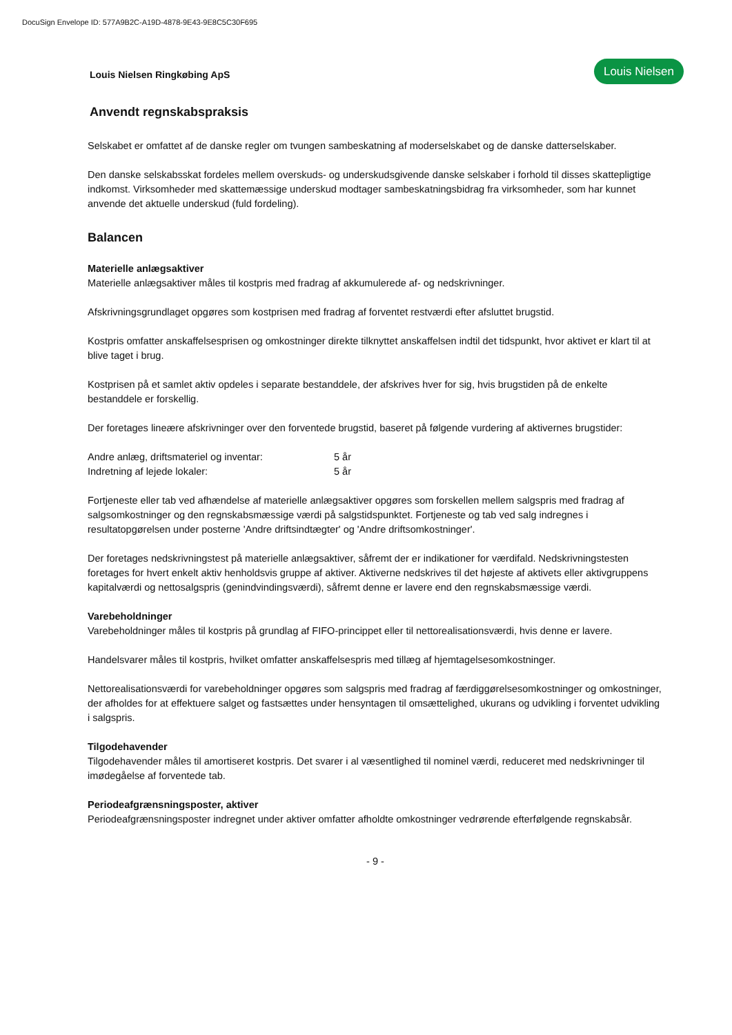DocuSign Envelope ID: 577A9B2C-A19D-4878-9E43-9E8C5C30F695
Louis Nielsen Ringkøbing ApS
Louis Nielsen
Anvendt regnskabspraksis
Selskabet er omfattet af de danske regler om tvungen sambeskatning af moderselskabet og de danske datterselskaber.
Den danske selskabsskat fordeles mellem overskuds- og underskudsgivende danske selskaber i forhold til disses skattepligtige indkomst. Virksomheder med skattemæssige underskud modtager sambeskatningsbidrag fra virksomheder, som har kunnet anvende det aktuelle underskud (fuld fordeling).
Balancen
Materielle anlægsaktiver
Materielle anlægsaktiver måles til kostpris med fradrag af akkumulerede af- og nedskrivninger.
Afskrivningsgrundlaget opgøres som kostprisen med fradrag af forventet restværdi efter afsluttet brugstid.
Kostpris omfatter anskaffelsesprisen og omkostninger direkte tilknyttet anskaffelsen indtil det tidspunkt, hvor aktivet er klart til at blive taget i brug.
Kostprisen på et samlet aktiv opdeles i separate bestanddele, der afskrives hver for sig, hvis brugstiden på de enkelte bestanddele er forskellig.
Der foretages lineære afskrivninger over den forventede brugstid, baseret på følgende vurdering af aktivernes brugstider:
Andre anlæg, driftsmateriel og inventar: 5 år
Indretning af lejede lokaler: 5 år
Fortjeneste eller tab ved afhændelse af materielle anlægsaktiver opgøres som forskellen mellem salgspris med fradrag af salgsomkostninger og den regnskabsmæssige værdi på salgstidspunktet. Fortjeneste og tab ved salg indregnes i resultatopgørelsen under posterne 'Andre driftsindtægter' og 'Andre driftsomkostninger'.
Der foretages nedskrivningstest på materielle anlægsaktiver, såfremt der er indikationer for værdifald. Nedskrivningstesten foretages for hvert enkelt aktiv henholdsvis gruppe af aktiver. Aktiverne nedskrives til det højeste af aktivets eller aktivgruppens kapitalværdi og nettosalgspris (genindvindingsværdi), såfremt denne er lavere end den regnskabsmæssige værdi.
Varebeholdninger
Varebeholdninger måles til kostpris på grundlag af FIFO-princippet eller til nettorealisationsværdi, hvis denne er lavere.
Handelsvarer måles til kostpris, hvilket omfatter anskaffelsespris med tillæg af hjemtagelsesomkostninger.
Nettorealisationsværdi for varebeholdninger opgøres som salgspris med fradrag af færdiggørelsesomkostninger og omkostninger, der afholdes for at effektuere salget og fastsættes under hensyntagen til omsættelighed, ukurans og udvikling i forventet udvikling i salgspris.
Tilgodehavender
Tilgodehavender måles til amortiseret kostpris. Det svarer i al væsentlighed til nominel værdi, reduceret med nedskrivninger til imødegåelse af forventede tab.
Periodeafgrænsningsposter, aktiver
Periodeafgrænsningsposter indregnet under aktiver omfatter afholdte omkostninger vedrørende efterfølgende regnskabsår.
- 9 -